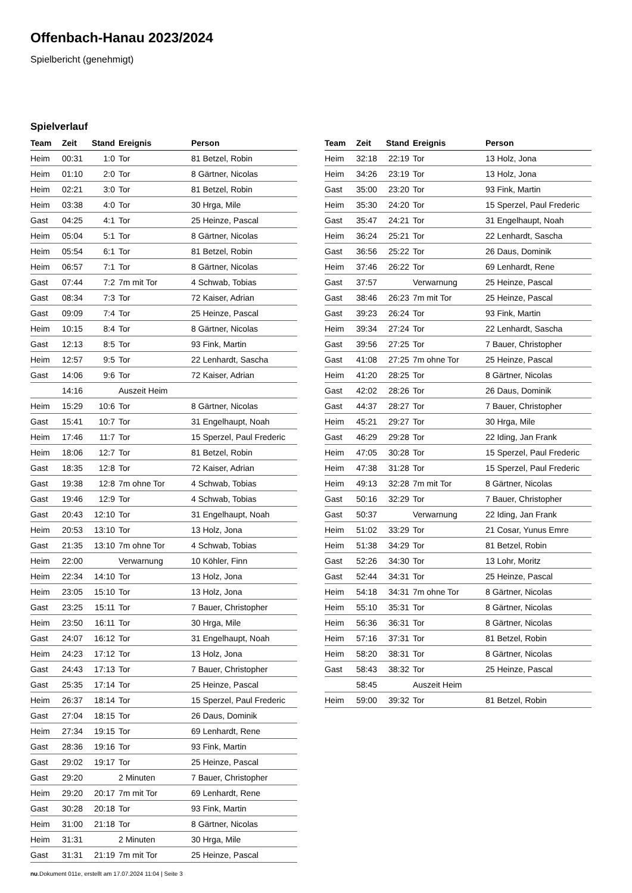Offenbach-Hanau 2023/2024
Spielbericht (genehmigt)
Spielverlauf
| Team | Zeit | Stand | Ereignis | Person |
| --- | --- | --- | --- | --- |
| Heim | 00:31 | 1:0 | Tor | 81 Betzel, Robin |
| Heim | 01:10 | 2:0 | Tor | 8 Gärtner, Nicolas |
| Heim | 02:21 | 3:0 | Tor | 81 Betzel, Robin |
| Heim | 03:38 | 4:0 | Tor | 30 Hrga, Mile |
| Gast | 04:25 | 4:1 | Tor | 25 Heinze, Pascal |
| Heim | 05:04 | 5:1 | Tor | 8 Gärtner, Nicolas |
| Heim | 05:54 | 6:1 | Tor | 81 Betzel, Robin |
| Heim | 06:57 | 7:1 | Tor | 8 Gärtner, Nicolas |
| Gast | 07:44 | 7:2 | 7m mit Tor | 4 Schwab, Tobias |
| Gast | 08:34 | 7:3 | Tor | 72 Kaiser, Adrian |
| Gast | 09:09 | 7:4 | Tor | 25 Heinze, Pascal |
| Heim | 10:15 | 8:4 | Tor | 8 Gärtner, Nicolas |
| Gast | 12:13 | 8:5 | Tor | 93 Fink, Martin |
| Heim | 12:57 | 9:5 | Tor | 22 Lenhardt, Sascha |
| Gast | 14:06 | 9:6 | Tor | 72 Kaiser, Adrian |
| | 14:16 | | Auszeit Heim | |
| Heim | 15:29 | 10:6 | Tor | 8 Gärtner, Nicolas |
| Gast | 15:41 | 10:7 | Tor | 31 Engelhaupt, Noah |
| Heim | 17:46 | 11:7 | Tor | 15 Sperzel, Paul Frederic |
| Heim | 18:06 | 12:7 | Tor | 81 Betzel, Robin |
| Gast | 18:35 | 12:8 | Tor | 72 Kaiser, Adrian |
| Gast | 19:38 | 12:8 | 7m ohne Tor | 4 Schwab, Tobias |
| Gast | 19:46 | 12:9 | Tor | 4 Schwab, Tobias |
| Gast | 20:43 | 12:10 | Tor | 31 Engelhaupt, Noah |
| Heim | 20:53 | 13:10 | Tor | 13 Holz, Jona |
| Gast | 21:35 | 13:10 | 7m ohne Tor | 4 Schwab, Tobias |
| Heim | 22:00 | | Verwarnung | 10 Köhler, Finn |
| Heim | 22:34 | 14:10 | Tor | 13 Holz, Jona |
| Heim | 23:05 | 15:10 | Tor | 13 Holz, Jona |
| Gast | 23:25 | 15:11 | Tor | 7 Bauer, Christopher |
| Heim | 23:50 | 16:11 | Tor | 30 Hrga, Mile |
| Gast | 24:07 | 16:12 | Tor | 31 Engelhaupt, Noah |
| Heim | 24:23 | 17:12 | Tor | 13 Holz, Jona |
| Gast | 24:43 | 17:13 | Tor | 7 Bauer, Christopher |
| Gast | 25:35 | 17:14 | Tor | 25 Heinze, Pascal |
| Heim | 26:37 | 18:14 | Tor | 15 Sperzel, Paul Frederic |
| Gast | 27:04 | 18:15 | Tor | 26 Daus, Dominik |
| Heim | 27:34 | 19:15 | Tor | 69 Lenhardt, Rene |
| Gast | 28:36 | 19:16 | Tor | 93 Fink, Martin |
| Gast | 29:02 | 19:17 | Tor | 25 Heinze, Pascal |
| Gast | 29:20 | | 2 Minuten | 7 Bauer, Christopher |
| Heim | 29:20 | 20:17 | 7m mit Tor | 69 Lenhardt, Rene |
| Gast | 30:28 | 20:18 | Tor | 93 Fink, Martin |
| Heim | 31:00 | 21:18 | Tor | 8 Gärtner, Nicolas |
| Heim | 31:31 | | 2 Minuten | 30 Hrga, Mile |
| Gast | 31:31 | 21:19 | 7m mit Tor | 25 Heinze, Pascal |
| Team | Zeit | Stand | Ereignis | Person |
| --- | --- | --- | --- | --- |
| Heim | 32:18 | 22:19 | Tor | 13 Holz, Jona |
| Heim | 34:26 | 23:19 | Tor | 13 Holz, Jona |
| Gast | 35:00 | 23:20 | Tor | 93 Fink, Martin |
| Heim | 35:30 | 24:20 | Tor | 15 Sperzel, Paul Frederic |
| Gast | 35:47 | 24:21 | Tor | 31 Engelhaupt, Noah |
| Heim | 36:24 | 25:21 | Tor | 22 Lenhardt, Sascha |
| Gast | 36:56 | 25:22 | Tor | 26 Daus, Dominik |
| Heim | 37:46 | 26:22 | Tor | 69 Lenhardt, Rene |
| Gast | 37:57 | | Verwarnung | 25 Heinze, Pascal |
| Gast | 38:46 | 26:23 | 7m mit Tor | 25 Heinze, Pascal |
| Gast | 39:23 | 26:24 | Tor | 93 Fink, Martin |
| Heim | 39:34 | 27:24 | Tor | 22 Lenhardt, Sascha |
| Gast | 39:56 | 27:25 | Tor | 7 Bauer, Christopher |
| Gast | 41:08 | 27:25 | 7m ohne Tor | 25 Heinze, Pascal |
| Heim | 41:20 | 28:25 | Tor | 8 Gärtner, Nicolas |
| Gast | 42:02 | 28:26 | Tor | 26 Daus, Dominik |
| Gast | 44:37 | 28:27 | Tor | 7 Bauer, Christopher |
| Heim | 45:21 | 29:27 | Tor | 30 Hrga, Mile |
| Gast | 46:29 | 29:28 | Tor | 22 Iding, Jan Frank |
| Heim | 47:05 | 30:28 | Tor | 15 Sperzel, Paul Frederic |
| Heim | 47:38 | 31:28 | Tor | 15 Sperzel, Paul Frederic |
| Heim | 49:13 | 32:28 | 7m mit Tor | 8 Gärtner, Nicolas |
| Gast | 50:16 | 32:29 | Tor | 7 Bauer, Christopher |
| Gast | 50:37 | | Verwarnung | 22 Iding, Jan Frank |
| Heim | 51:02 | 33:29 | Tor | 21 Cosar, Yunus Emre |
| Heim | 51:38 | 34:29 | Tor | 81 Betzel, Robin |
| Gast | 52:26 | 34:30 | Tor | 13 Lohr, Moritz |
| Gast | 52:44 | 34:31 | Tor | 25 Heinze, Pascal |
| Heim | 54:18 | 34:31 | 7m ohne Tor | 8 Gärtner, Nicolas |
| Heim | 55:10 | 35:31 | Tor | 8 Gärtner, Nicolas |
| Heim | 56:36 | 36:31 | Tor | 8 Gärtner, Nicolas |
| Heim | 57:16 | 37:31 | Tor | 81 Betzel, Robin |
| Heim | 58:20 | 38:31 | Tor | 8 Gärtner, Nicolas |
| Gast | 58:43 | 38:32 | Tor | 25 Heinze, Pascal |
| | 58:45 | | Auszeit Heim | |
| Heim | 59:00 | 39:32 | Tor | 81 Betzel, Robin |
nu.Dokument 011e, erstellt am 17.07.2024 11:04 | Seite 3